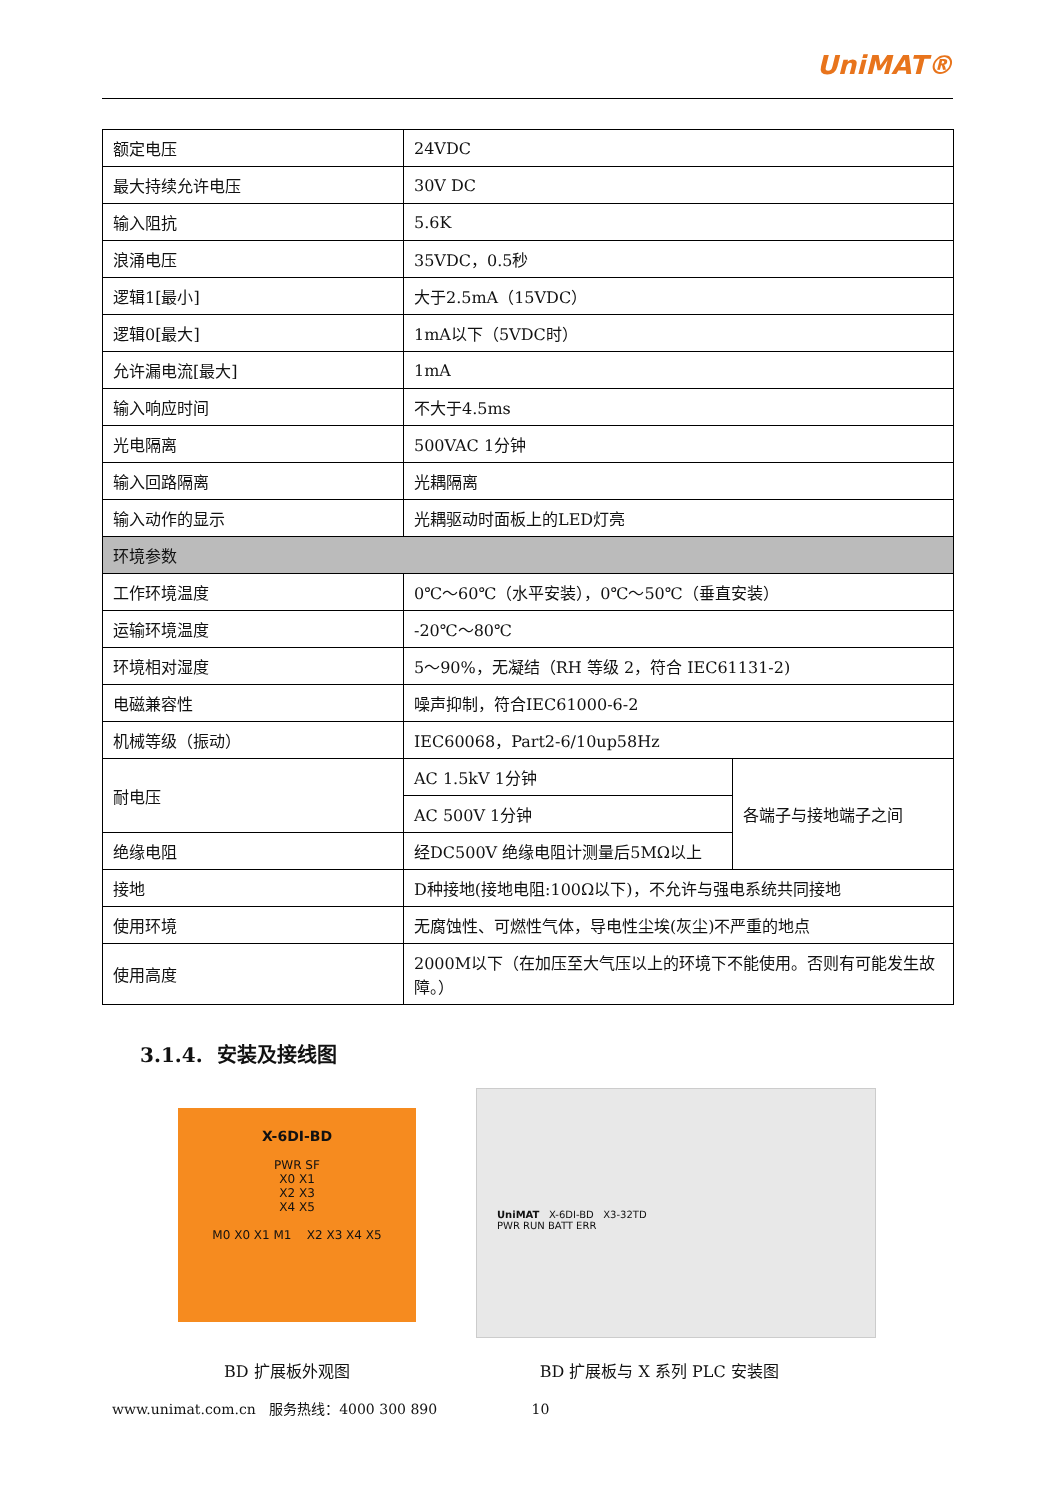UniMAT®
| 额定电压 | 24VDC | |
| 最大持续允许电压 | 30V DC | |
| 输入阻抗 | 5.6K | |
| 浪涌电压 | 35VDC，0.5秒 | |
| 逻辑1[最小] | 大于2.5mA（15VDC） | |
| 逻辑0[最大] | 1mA以下（5VDC时） | |
| 允许漏电流[最大] | 1mA | |
| 输入响应时间 | 不大于4.5ms | |
| 光电隔离 | 500VAC 1分钟 | |
| 输入回路隔离 | 光耦隔离 | |
| 输入动作的显示 | 光耦驱动时面板上的LED灯亮 | |
| 环境参数 | | |
| 工作环境温度 | 0℃～60℃（水平安装），0℃～50℃（垂直安装） | |
| 运输环境温度 | -20℃～80℃ | |
| 环境相对湿度 | 5～90%，无凝结（RH 等级 2，符合 IEC61131-2) | |
| 电磁兼容性 | 噪声抑制，符合IEC61000-6-2 | |
| 机械等级（振动） | IEC60068，Part2-6/10up58Hz | |
| 耐电压 | AC 1.5kV 1分钟 | 各端子与接地端子之间 |
| | AC 500V 1分钟 | |
| 绝缘电阻 | 经DC500V 绝缘电阻计测量后5MΩ以上 | |
| 接地 | D种接地(接地电阻:100Ω以下)，不允许与强电系统共同接地 | |
| 使用环境 | 无腐蚀性、可燃性气体，导电性尘埃(灰尘)不严重的地点 | |
| 使用高度 | 2000M以下（在加压至大气压以上的环境下不能使用。否则有可能发生故障。） | |
3.1.4. 安装及接线图
X-6DI-BD
PWR SF
X0 X1
X2 X3
X4 X5
M0 X0 X1 M1 X2 X3 X4 X5
UniMAT X-6DI-BD X3-32TD
PWR RUN BATT ERR
BD 扩展板外观图 BD 扩展板与 X 系列 PLC 安装图
www.unimat.com.cn 服务热线：4000 300 890 10